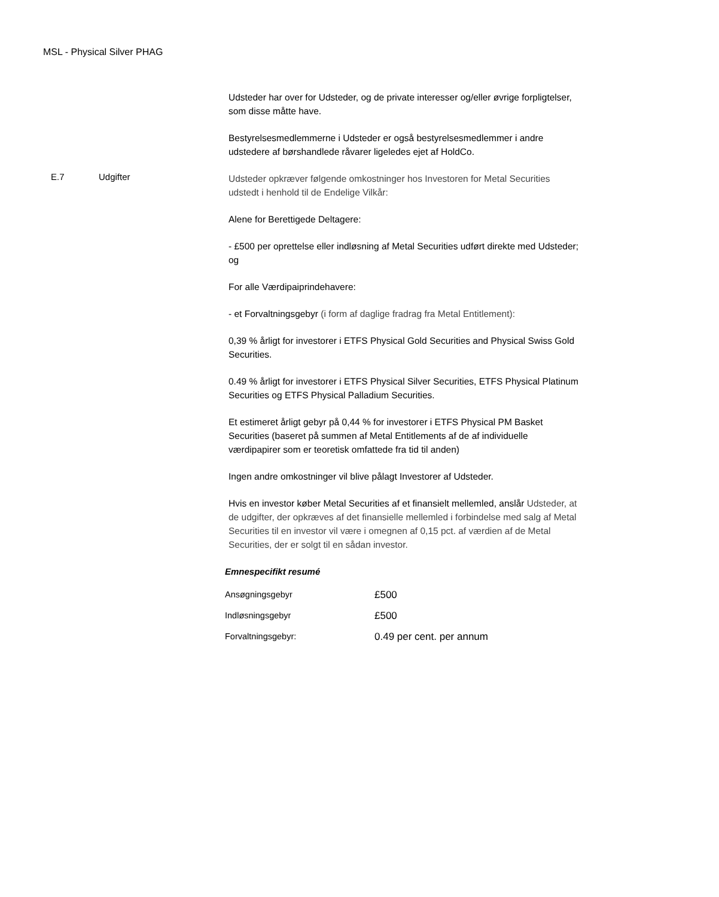MSL - Physical Silver PHAG
Udsteder har over for Udsteder, og de private interesser og/eller øvrige forpligtelser, som disse måtte have.
Bestyrelsesmedlemmerne i Udsteder er også bestyrelsesmedlemmer i andre udstedere af børshandlede råvarer ligeledes ejet af HoldCo.
E.7 Udgifter
Udsteder opkræver følgende omkostninger hos Investoren for Metal Securities udstedt i henhold til de Endelige Vilkår:
Alene for Berettigede Deltagere:
- £500 per oprettelse eller indløsning af Metal Securities udført direkte med Udsteder; og
For alle Værdipaiprindehavere:
- et Forvaltningsgebyr (i form af daglige fradrag fra Metal Entitlement):
0,39 % årligt for investorer i ETFS Physical Gold Securities and Physical Swiss Gold Securities.
0.49 % årligt for investorer i ETFS Physical Silver Securities, ETFS Physical Platinum Securities og ETFS Physical Palladium Securities.
Et estimeret årligt gebyr på 0,44 % for investorer i ETFS Physical PM Basket Securities (baseret på summen af Metal Entitlements af de af individuelle værdipapirer som er teoretisk omfattede fra tid til anden)
Ingen andre omkostninger vil blive pålagt Investorer af Udsteder.
Hvis en investor køber Metal Securities af et finansielt mellemled, anslår Udsteder, at de udgifter, der opkræves af det finansielle mellemled i forbindelse med salg af Metal Securities til en investor vil være i omegnen af 0,15 pct. af værdien af de Metal Securities, der er solgt til en sådan investor.
Emnespecifikt resumé
| Ansøgningsgebyr | £500 |
| Indløsningsgebyr | £500 |
| Forvaltningsgebyr: | 0.49 per cent. per annum |